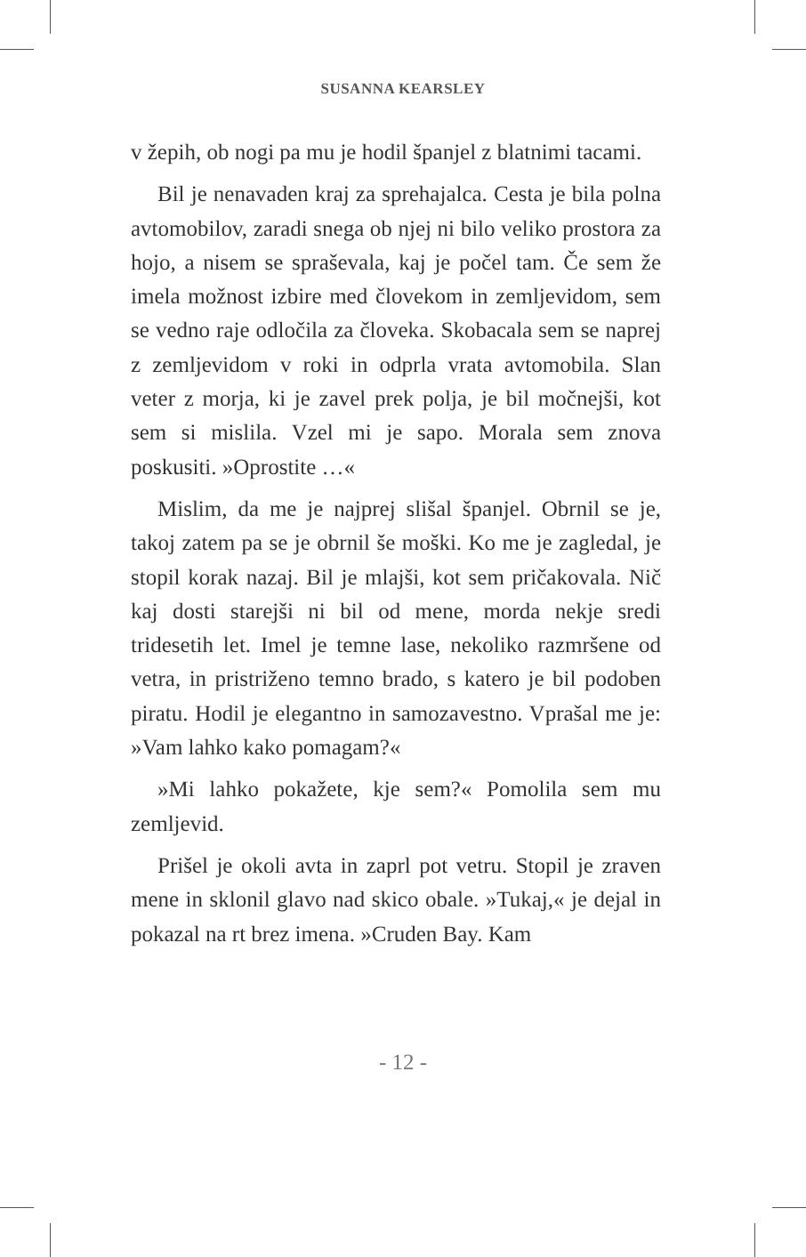SUSANNA KEARSLEY
v žepih, ob nogi pa mu je hodil španjel z blatnimi tacami.
Bil je nenavaden kraj za sprehajalca. Cesta je bila polna avtomobilov, zaradi snega ob njej ni bilo veliko prostora za hojo, a nisem se spraševala, kaj je počel tam. Če sem že imela možnost izbire med človekom in zemljevidom, sem se vedno raje odločila za človeka. Skobacala sem se naprej z zemljevidom v roki in odprla vrata avtomobila. Slan veter z morja, ki je zavel prek polja, je bil močnejši, kot sem si mislila. Vzel mi je sapo. Morala sem znova poskusiti. »Oprostite …«
Mislim, da me je najprej slišal španjel. Obrnil se je, takoj zatem pa se je obrnil še moški. Ko me je zagledal, je stopil korak nazaj. Bil je mlajši, kot sem pričakovala. Nič kaj dosti starejši ni bil od mene, morda nekje sredi tridesetih let. Imel je temne lase, nekoliko razmršene od vetra, in pristriženo temno brado, s katero je bil podoben piratu. Hodil je elegantno in samozavestno. Vprašal me je: »Vam lahko kako pomagam?«
»Mi lahko pokažete, kje sem?« Pomolila sem mu zemljevid.
Prišel je okoli avta in zaprl pot vetru. Stopil je zraven mene in sklonil glavo nad skico obale. »Tukaj,« je dejal in pokazal na rt brez imena. »Cruden Bay. Kam
- 12 -